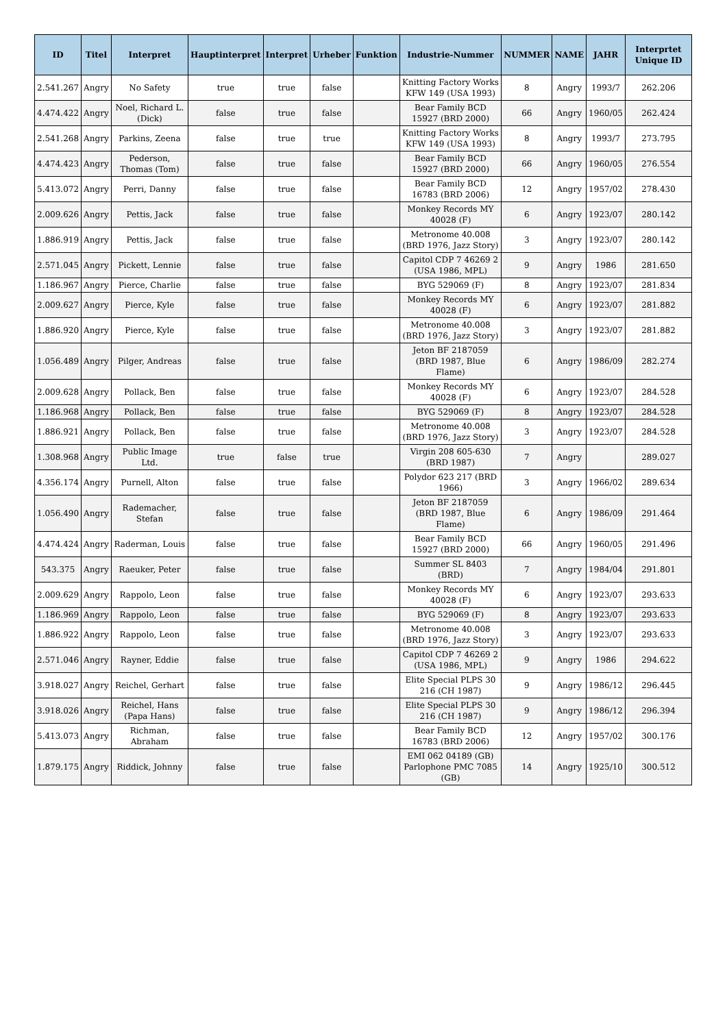| ID | Titel | Interpret | Hauptinterpret | Interpret | Urheber | Funktion | Industrie-Nummer | NUMMER | NAME | JAHR | Interprtet Unique ID |
| --- | --- | --- | --- | --- | --- | --- | --- | --- | --- | --- | --- |
| 2.541.267 | Angry | No Safety | true | true | false | | Knitting Factory Works KFW 149 (USA 1993) | 8 | Angry | 1993/7 | 262.206 |
| 4.474.422 | Angry | Noel, Richard L. (Dick) | false | true | false | | Bear Family BCD 15927 (BRD 2000) | 66 | Angry | 1960/05 | 262.424 |
| 2.541.268 | Angry | Parkins, Zeena | false | true | true | | Knitting Factory Works KFW 149 (USA 1993) | 8 | Angry | 1993/7 | 273.795 |
| 4.474.423 | Angry | Pederson, Thomas (Tom) | false | true | false | | Bear Family BCD 15927 (BRD 2000) | 66 | Angry | 1960/05 | 276.554 |
| 5.413.072 | Angry | Perri, Danny | false | true | false | | Bear Family BCD 16783 (BRD 2006) | 12 | Angry | 1957/02 | 278.430 |
| 2.009.626 | Angry | Pettis, Jack | false | true | false | | Monkey Records MY 40028 (F) | 6 | Angry | 1923/07 | 280.142 |
| 1.886.919 | Angry | Pettis, Jack | false | true | false | | Metronome 40.008 (BRD 1976, Jazz Story) | 3 | Angry | 1923/07 | 280.142 |
| 2.571.045 | Angry | Pickett, Lennie | false | true | false | | Capitol CDP 7 46269 2 (USA 1986, MPL) | 9 | Angry | 1986 | 281.650 |
| 1.186.967 | Angry | Pierce, Charlie | false | true | false | | BYG 529069 (F) | 8 | Angry | 1923/07 | 281.834 |
| 2.009.627 | Angry | Pierce, Kyle | false | true | false | | Monkey Records MY 40028 (F) | 6 | Angry | 1923/07 | 281.882 |
| 1.886.920 | Angry | Pierce, Kyle | false | true | false | | Metronome 40.008 (BRD 1976, Jazz Story) | 3 | Angry | 1923/07 | 281.882 |
| 1.056.489 | Angry | Pilger, Andreas | false | true | false | | Jeton BF 2187059 (BRD 1987, Blue Flame) | 6 | Angry | 1986/09 | 282.274 |
| 2.009.628 | Angry | Pollack, Ben | false | true | false | | Monkey Records MY 40028 (F) | 6 | Angry | 1923/07 | 284.528 |
| 1.186.968 | Angry | Pollack, Ben | false | true | false | | BYG 529069 (F) | 8 | Angry | 1923/07 | 284.528 |
| 1.886.921 | Angry | Pollack, Ben | false | true | false | | Metronome 40.008 (BRD 1976, Jazz Story) | 3 | Angry | 1923/07 | 284.528 |
| 1.308.968 | Angry | Public Image Ltd. | true | false | true | | Virgin 208 605-630 (BRD 1987) | 7 | Angry | | 289.027 |
| 4.356.174 | Angry | Purnell, Alton | false | true | false | | Polydor 623 217 (BRD 1966) | 3 | Angry | 1966/02 | 289.634 |
| 1.056.490 | Angry | Rademacher, Stefan | false | true | false | | Jeton BF 2187059 (BRD 1987, Blue Flame) | 6 | Angry | 1986/09 | 291.464 |
| 4.474.424 | Angry | Raderman, Louis | false | true | false | | Bear Family BCD 15927 (BRD 2000) | 66 | Angry | 1960/05 | 291.496 |
| 543.375 | Angry | Raeuker, Peter | false | true | false | | Summer SL 8403 (BRD) | 7 | Angry | 1984/04 | 291.801 |
| 2.009.629 | Angry | Rappolo, Leon | false | true | false | | Monkey Records MY 40028 (F) | 6 | Angry | 1923/07 | 293.633 |
| 1.186.969 | Angry | Rappolo, Leon | false | true | false | | BYG 529069 (F) | 8 | Angry | 1923/07 | 293.633 |
| 1.886.922 | Angry | Rappolo, Leon | false | true | false | | Metronome 40.008 (BRD 1976, Jazz Story) | 3 | Angry | 1923/07 | 293.633 |
| 2.571.046 | Angry | Rayner, Eddie | false | true | false | | Capitol CDP 7 46269 2 (USA 1986, MPL) | 9 | Angry | 1986 | 294.622 |
| 3.918.027 | Angry | Reichel, Gerhart | false | true | false | | Elite Special PLPS 30 216 (CH 1987) | 9 | Angry | 1986/12 | 296.445 |
| 3.918.026 | Angry | Reichel, Hans (Papa Hans) | false | true | false | | Elite Special PLPS 30 216 (CH 1987) | 9 | Angry | 1986/12 | 296.394 |
| 5.413.073 | Angry | Richman, Abraham | false | true | false | | Bear Family BCD 16783 (BRD 2006) | 12 | Angry | 1957/02 | 300.176 |
| 1.879.175 | Angry | Riddick, Johnny | false | true | false | | EMI 062 04189 (GB) Parlophone PMC 7085 (GB) | 14 | Angry | 1925/10 | 300.512 |